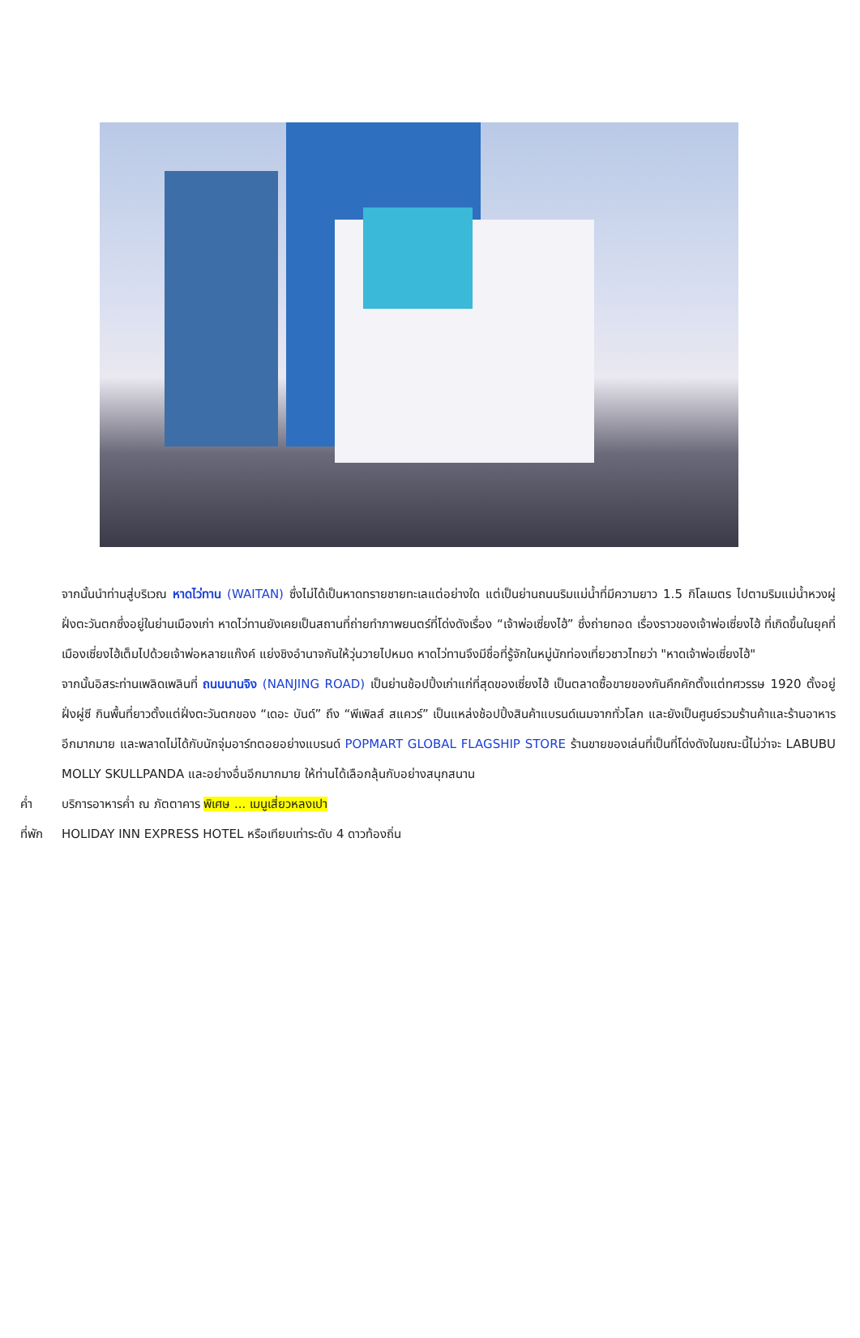จากนั้นนำท่านสู่บริเวณ หาดไว่ทาน (WAITAN) ซึ่งไม่ได้เป็นหาดทรายชายทะเลแต่อย่างใด แต่เป็นย่านถนนริมแม่น้ำที่มีความยาว 1.5 กิโลเมตร ไปตามริมแม่น้ำหวงผู่ฝั่งตะวันตกซึ่งอยู่ในย่านเมืองเก่า หาดไว่ทานยังเคยเป็นสถานที่ถ่ายทำภาพยนตร์ที่โด่งดังเรื่อง “เจ้าพ่อเซี่ยงไฮ้” ซึ่งถ่ายทอด เรื่องราวของเจ้าพ่อเซี่ยงไฮ้ ที่เกิดขึ้นในยุคที่เมืองเซี่ยงไฮ้เต็มไปด้วยเจ้าพ่อหลายแก๊งค์ แย่งชิงอำนาจกันให้วุ่นวายไปหมด หาดไว่ทานจึงมีชื่อที่รู้จักในหมู่นักท่องเที่ยวชาวไทยว่า "หาดเจ้าพ่อเซี่ยงไฮ้"
จากนั้นอิสระท่านเพลิดเพลินที่ ถนนนานจิง (NANJING ROAD) เป็นย่านช้อปปิ้งเก่าแก่ที่สุดของเซี่ยงไฮ้ เป็นตลาดซื้อขายของกันคึกคักตั้งแต่ทศวรรษ 1920 ตั้งอยู่ฝั่งผู่ซี กินพื้นที่ยาวตั้งแต่ฝั่งตะวันตกของ “เดอะ บันด์” ถึง “พีเพิลส์ สแควร์” เป็นแหล่งช้อปปิ้งสินค้าแบรนด์เนมจากทั่วโลก และยังเป็นศูนย์รวมร้านค้าและร้านอาหารอีกมากมาย และพลาดไม่ได้กับนักจุ่มอาร์ทตอยอย่างแบรนด์ POPMART GLOBAL FLAGSHIP STORE ร้านขายของเล่นที่เป็นที่โด่งดังในขณะนี้ไม่ว่าจะ LABUBU MOLLY SKULLPANDA และอย่างอื่นอีกมากมาย ให้ท่านได้เลือกลุ้นกับอย่างสนุกสนาน
ค่ำ บริการอาหารค่ำ ณ ภัตตาคาร พิเศษ ... เมนูเสี่ยวหลงเปา
ที่พัก HOLIDAY INN EXPRESS HOTEL หรือเทียบเท่าระดับ 4 ดาวท้องถิ่น